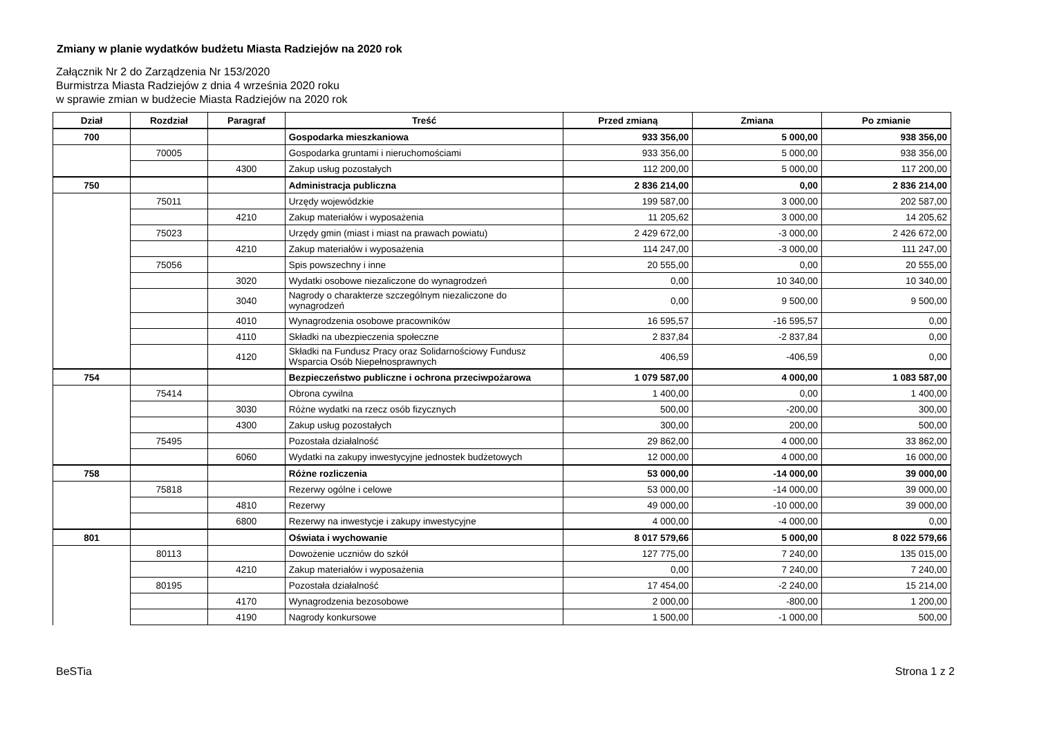Zmiany w planie wydatków budżetu Miasta Radziejów na 2020 rok
Załącznik Nr 2 do Zarządzenia Nr 153/2020
Burmistrza Miasta Radziejów z dnia 4 września 2020 roku
w sprawie zmian w budżecie Miasta Radziejów na 2020 rok
| Dział | Rozdział | Paragraf | Treść | Przed zmianą | Zmiana | Po zmianie |
| --- | --- | --- | --- | --- | --- | --- |
| 700 | | | Gospodarka mieszkaniowa | 933 356,00 | 5 000,00 | 938 356,00 |
| | 70005 | | Gospodarka gruntami i nieruchomościami | 933 356,00 | 5 000,00 | 938 356,00 |
| | | 4300 | Zakup usług pozostałych | 112 200,00 | 5 000,00 | 117 200,00 |
| 750 | | | Administracja publiczna | 2 836 214,00 | 0,00 | 2 836 214,00 |
| | 75011 | | Urzędy wojewódzkie | 199 587,00 | 3 000,00 | 202 587,00 |
| | | 4210 | Zakup materiałów i wyposażenia | 11 205,62 | 3 000,00 | 14 205,62 |
| | 75023 | | Urzędy gmin (miast i miast na prawach powiatu) | 2 429 672,00 | -3 000,00 | 2 426 672,00 |
| | | 4210 | Zakup materiałów i wyposażenia | 114 247,00 | -3 000,00 | 111 247,00 |
| | 75056 | | Spis powszechny i inne | 20 555,00 | 0,00 | 20 555,00 |
| | | 3020 | Wydatki osobowe niezaliczone do wynagrodzeń | 0,00 | 10 340,00 | 10 340,00 |
| | | 3040 | Nagrody o charakterze szczególnym niezaliczone do wynagrodzeń | 0,00 | 9 500,00 | 9 500,00 |
| | | 4010 | Wynagrodzenia osobowe pracowników | 16 595,57 | -16 595,57 | 0,00 |
| | | 4110 | Składki na ubezpieczenia społeczne | 2 837,84 | -2 837,84 | 0,00 |
| | | 4120 | Składki na Fundusz Pracy oraz Solidarnościowy Fundusz Wsparcia Osób Niepełnosprawnych | 406,59 | -406,59 | 0,00 |
| 754 | | | Bezpieczeństwo publiczne i ochrona przeciwpożarowa | 1 079 587,00 | 4 000,00 | 1 083 587,00 |
| | 75414 | | Obrona cywilna | 1 400,00 | 0,00 | 1 400,00 |
| | | 3030 | Różne wydatki na rzecz osób fizycznych | 500,00 | -200,00 | 300,00 |
| | | 4300 | Zakup usług pozostałych | 300,00 | 200,00 | 500,00 |
| | 75495 | | Pozostała działalność | 29 862,00 | 4 000,00 | 33 862,00 |
| | | 6060 | Wydatki na zakupy inwestycyjne jednostek budżetowych | 12 000,00 | 4 000,00 | 16 000,00 |
| 758 | | | Różne rozliczenia | 53 000,00 | -14 000,00 | 39 000,00 |
| | 75818 | | Rezerwy ogólne i celowe | 53 000,00 | -14 000,00 | 39 000,00 |
| | | 4810 | Rezerwy | 49 000,00 | -10 000,00 | 39 000,00 |
| | | 6800 | Rezerwy na inwestycje i zakupy inwestycyjne | 4 000,00 | -4 000,00 | 0,00 |
| 801 | | | Oświata i wychowanie | 8 017 579,66 | 5 000,00 | 8 022 579,66 |
| | 80113 | | Dowożenie uczniów do szkół | 127 775,00 | 7 240,00 | 135 015,00 |
| | | 4210 | Zakup materiałów i wyposażenia | 0,00 | 7 240,00 | 7 240,00 |
| | 80195 | | Pozostała działalność | 17 454,00 | -2 240,00 | 15 214,00 |
| | | 4170 | Wynagrodzenia bezosobowe | 2 000,00 | -800,00 | 1 200,00 |
| | | 4190 | Nagrody konkursowe | 1 500,00 | -1 000,00 | 500,00 |
BeSTia Strona 1 z 2